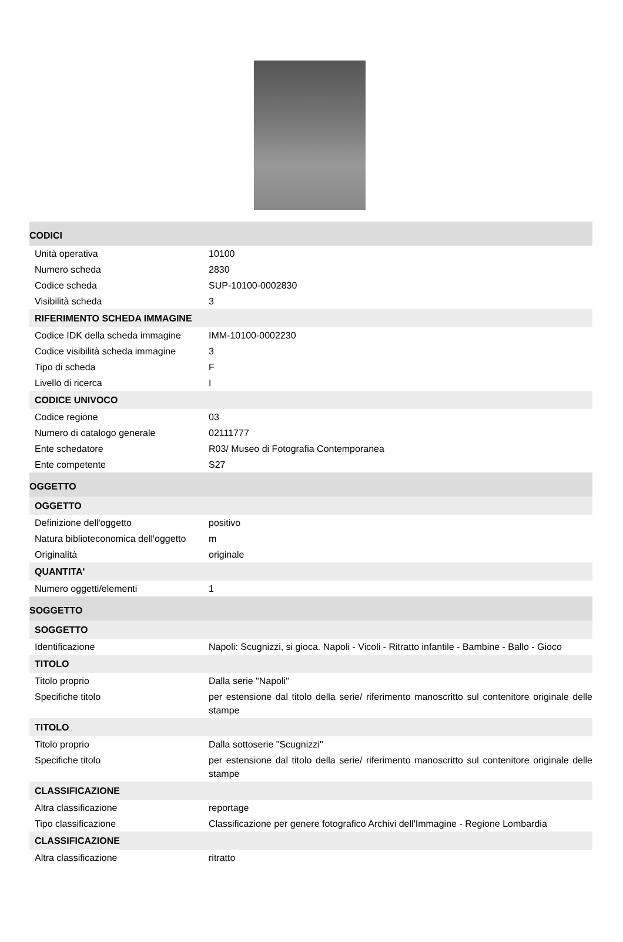| CODICI | |
| Unità operativa | 10100 |
| Numero scheda | 2830 |
| Codice scheda | SUP-10100-0002830 |
| Visibilità scheda | 3 |
| RIFERIMENTO SCHEDA IMMAGINE | |
| Codice IDK della scheda immagine | IMM-10100-0002230 |
| Codice visibilità scheda immagine | 3 |
| Tipo di scheda | F |
| Livello di ricerca | I |
| CODICE UNIVOCO | |
| Codice regione | 03 |
| Numero di catalogo generale | 02111777 |
| Ente schedatore | R03/ Museo di Fotografia Contemporanea |
| Ente competente | S27 |
| OGGETTO | |
| OGGETTO | |
| Definizione dell'oggetto | positivo |
| Natura biblioteconomica dell'oggetto | m |
| Originalità | originale |
| QUANTITA' | |
| Numero oggetti/elementi | 1 |
| SOGGETTO | |
| SOGGETTO | |
| Identificazione | Napoli: Scugnizzi, si gioca. Napoli - Vicoli - Ritratto infantile - Bambine - Ballo - Gioco |
| TITOLO | |
| Titolo proprio | Dalla serie "Napoli" |
| Specifiche titolo | per estensione dal titolo della serie/ riferimento manoscritto sul contenitore originale delle stampe |
| TITOLO | |
| Titolo proprio | Dalla sottoserie "Scugnizzi" |
| Specifiche titolo | per estensione dal titolo della serie/ riferimento manoscritto sul contenitore originale delle stampe |
| CLASSIFICAZIONE | |
| Altra classificazione | reportage |
| Tipo classificazione | Classificazione per genere fotografico Archivi dell'Immagine - Regione Lombardia |
| CLASSIFICAZIONE | |
| Altra classificazione | ritratto |